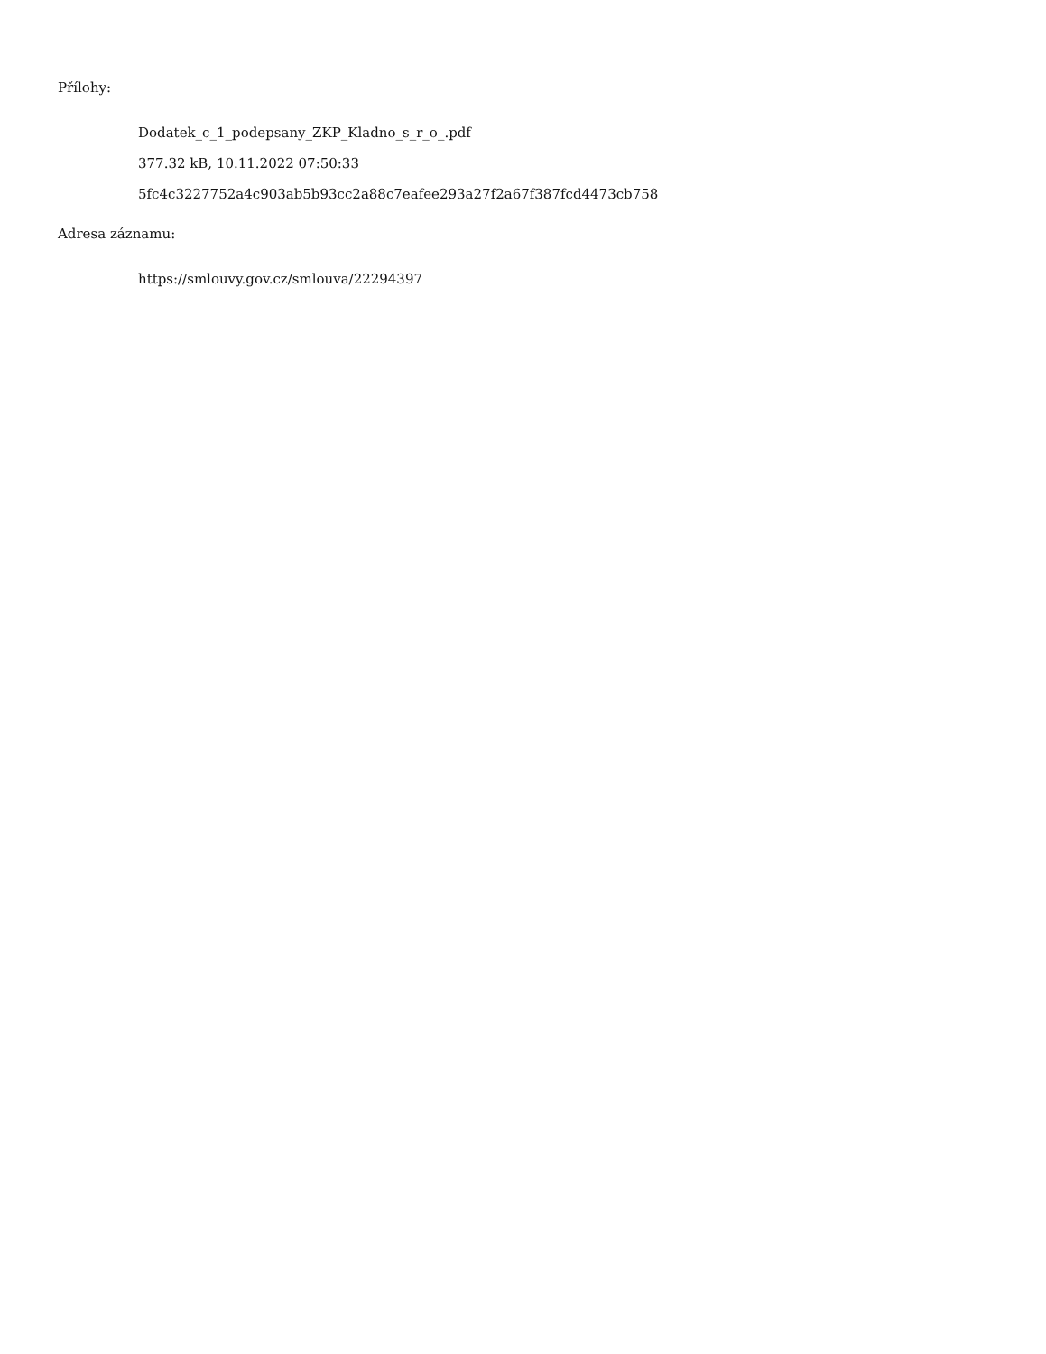Přílohy:
Dodatek_c_1_podepsany_ZKP_Kladno_s_r_o_.pdf
377.32 kB, 10.11.2022 07:50:33
5fc4c3227752a4c903ab5b93cc2a88c7eafee293a27f2a67f387fcd4473cb758
Adresa záznamu:
https://smlouvy.gov.cz/smlouva/22294397